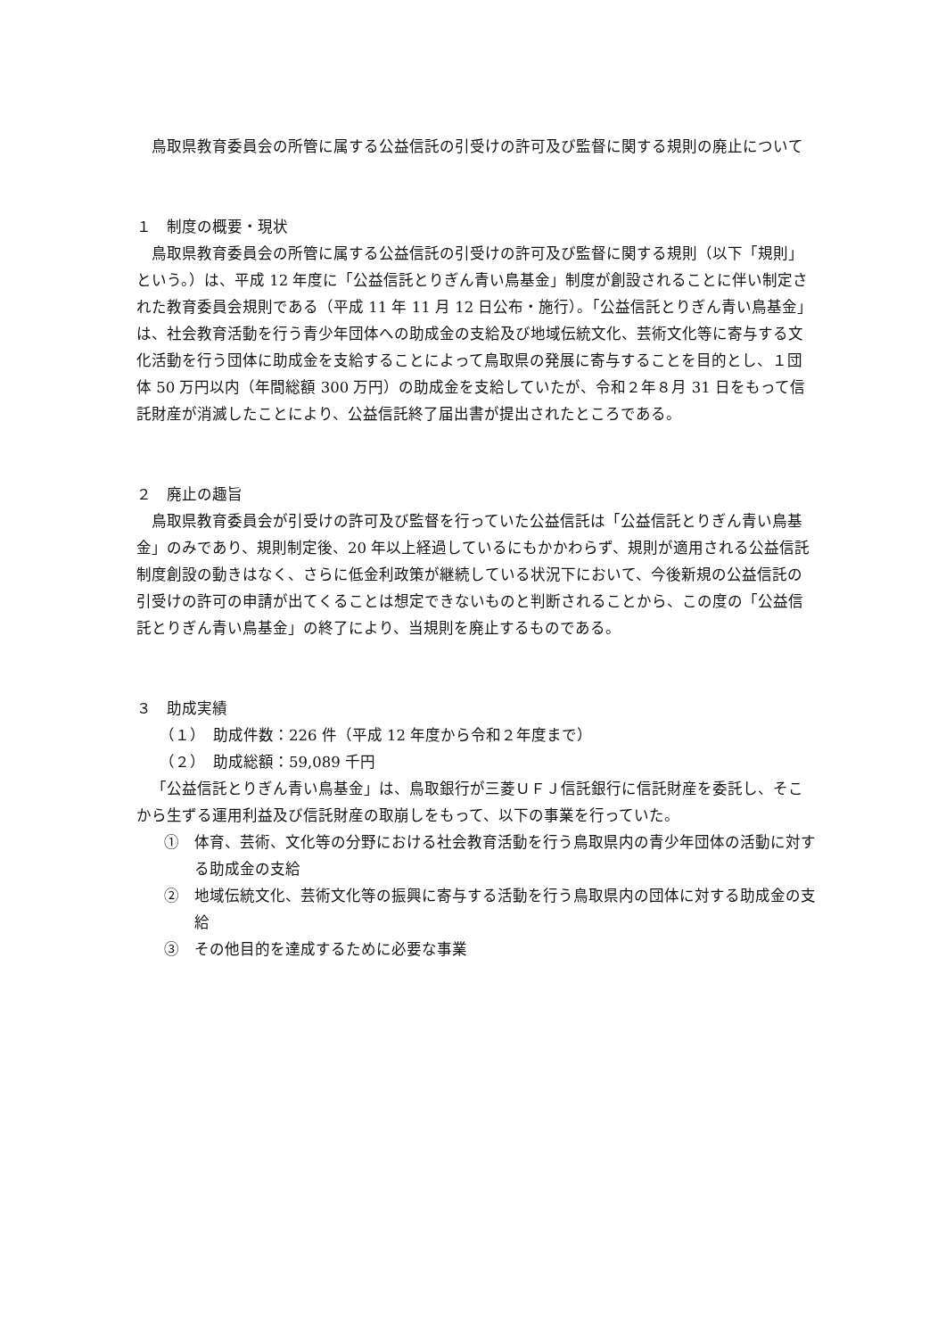鳥取県教育委員会の所管に属する公益信託の引受けの許可及び監督に関する規則の廃止について
１　制度の概要・現状
鳥取県教育委員会の所管に属する公益信託の引受けの許可及び監督に関する規則（以下「規則」という。）は、平成 12 年度に「公益信託とりぎん青い鳥基金」制度が創設されることに伴い制定された教育委員会規則である（平成 11 年 11 月 12 日公布・施行）。「公益信託とりぎん青い鳥基金」は、社会教育活動を行う青少年団体への助成金の支給及び地域伝統文化、芸術文化等に寄与する文化活動を行う団体に助成金を支給することによって鳥取県の発展に寄与することを目的とし、１団体 50 万円以内（年間総額 300 万円）の助成金を支給していたが、令和２年８月 31 日をもって信託財産が消滅したことにより、公益信託終了届出書が提出されたところである。
２　廃止の趣旨
鳥取県教育委員会が引受けの許可及び監督を行っていた公益信託は「公益信託とりぎん青い鳥基金」のみであり、規則制定後、20 年以上経過しているにもかかわらず、規則が適用される公益信託制度創設の動きはなく、さらに低金利政策が継続している状況下において、今後新規の公益信託の引受けの許可の申請が出てくることは想定できないものと判断されることから、この度の「公益信託とりぎん青い鳥基金」の終了により、当規則を廃止するものである。
３　助成実績
（１）　助成件数：226 件（平成 12 年度から令和２年度まで）
（２）　助成総額：59,089 千円
「公益信託とりぎん青い鳥基金」は、鳥取銀行が三菱ＵＦＪ信託銀行に信託財産を委託し、そこから生ずる運用利益及び信託財産の取崩しをもって、以下の事業を行っていた。
①　体育、芸術、文化等の分野における社会教育活動を行う鳥取県内の青少年団体の活動に対する助成金の支給
②　地域伝統文化、芸術文化等の振興に寄与する活動を行う鳥取県内の団体に対する助成金の支給
③　その他目的を達成するために必要な事業